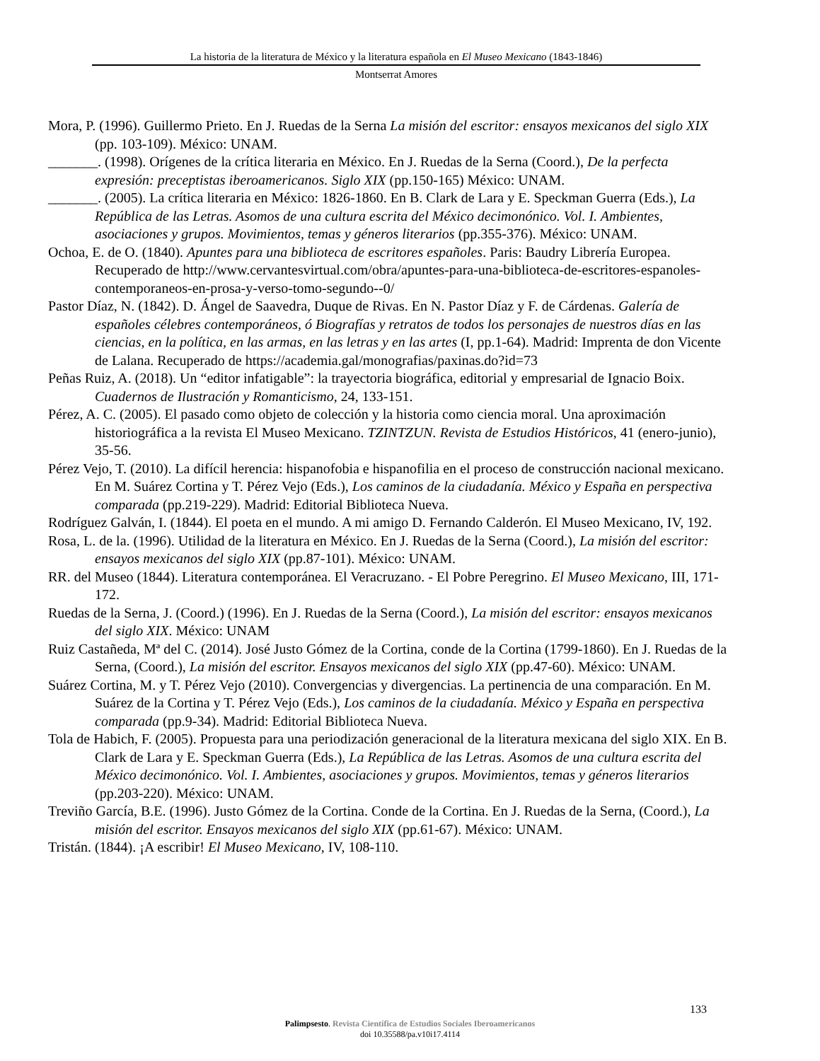La historia de la literatura de México y la literatura española en El Museo Mexicano (1843-1846)
Montserrat Amores
Mora, P. (1996). Guillermo Prieto. En J. Ruedas de la Serna La misión del escritor: ensayos mexicanos del siglo XIX (pp. 103-109). México: UNAM.
_______. (1998). Orígenes de la crítica literaria en México. En J. Ruedas de la Serna (Coord.), De la perfecta expresión: preceptistas iberoamericanos. Siglo XIX (pp.150-165) México: UNAM.
_______. (2005). La crítica literaria en México: 1826-1860. En B. Clark de Lara y E. Speckman Guerra (Eds.), La República de las Letras. Asomos de una cultura escrita del México decimonónico. Vol. I. Ambientes, asociaciones y grupos. Movimientos, temas y géneros literarios (pp.355-376). México: UNAM.
Ochoa, E. de O. (1840). Apuntes para una biblioteca de escritores españoles. Paris: Baudry Librería Europea. Recuperado de http://www.cervantesvirtual.com/obra/apuntes-para-una-biblioteca-de-escritores-espanoles-contemporaneos-en-prosa-y-verso-tomo-segundo--0/
Pastor Díaz, N. (1842). D. Ángel de Saavedra, Duque de Rivas. En N. Pastor Díaz y F. de Cárdenas. Galería de españoles célebres contemporáneos, ó Biografías y retratos de todos los personajes de nuestros días en las ciencias, en la política, en las armas, en las letras y en las artes (I, pp.1-64). Madrid: Imprenta de don Vicente de Lalana. Recuperado de https://academia.gal/monografias/paxinas.do?id=73
Peñas Ruiz, A. (2018). Un “editor infatigable”: la trayectoria biográfica, editorial y empresarial de Ignacio Boix. Cuadernos de Ilustración y Romanticismo, 24, 133-151.
Pérez, A. C. (2005). El pasado como objeto de colección y la historia como ciencia moral. Una aproximación historiográfica a la revista El Museo Mexicano. TZINTZUN. Revista de Estudios Históricos, 41 (enero-junio), 35-56.
Pérez Vejo, T. (2010). La difícil herencia: hispanofobia e hispanofilia en el proceso de construcción nacional mexicano. En M. Suárez Cortina y T. Pérez Vejo (Eds.), Los caminos de la ciudadanía. México y España en perspectiva comparada (pp.219-229). Madrid: Editorial Biblioteca Nueva.
Rodríguez Galván, I. (1844). El poeta en el mundo. A mi amigo D. Fernando Calderón. El Museo Mexicano, IV, 192.
Rosa, L. de la. (1996). Utilidad de la literatura en México. En J. Ruedas de la Serna (Coord.), La misión del escritor: ensayos mexicanos del siglo XIX (pp.87-101). México: UNAM.
RR. del Museo (1844). Literatura contemporánea. El Veracruzano. - El Pobre Peregrino. El Museo Mexicano, III, 171-172.
Ruedas de la Serna, J. (Coord.) (1996). En J. Ruedas de la Serna (Coord.), La misión del escritor: ensayos mexicanos del siglo XIX. México: UNAM
Ruiz Castañeda, Mª del C. (2014). José Justo Gómez de la Cortina, conde de la Cortina (1799-1860). En J. Ruedas de la Serna, (Coord.), La misión del escritor. Ensayos mexicanos del siglo XIX (pp.47-60). México: UNAM.
Suárez Cortina, M. y T. Pérez Vejo (2010). Convergencias y divergencias. La pertinencia de una comparación. En M. Suárez de la Cortina y T. Pérez Vejo (Eds.), Los caminos de la ciudadanía. México y España en perspectiva comparada (pp.9-34). Madrid: Editorial Biblioteca Nueva.
Tola de Habich, F. (2005). Propuesta para una periodización generacional de la literatura mexicana del siglo XIX. En B. Clark de Lara y E. Speckman Guerra (Eds.), La República de las Letras. Asomos de una cultura escrita del México decimonónico. Vol. I. Ambientes, asociaciones y grupos. Movimientos, temas y géneros literarios (pp.203-220). México: UNAM.
Treviño García, B.E. (1996). Justo Gómez de la Cortina. Conde de la Cortina. En J. Ruedas de la Serna, (Coord.), La misión del escritor. Ensayos mexicanos del siglo XIX (pp.61-67). México: UNAM.
Tristán. (1844). ¡A escribir! El Museo Mexicano, IV, 108-110.
133
Palimpsesto. Revista Científica de Estudios Sociales Iberoamericanos
doi 10.35588/pa.v10i17.4114